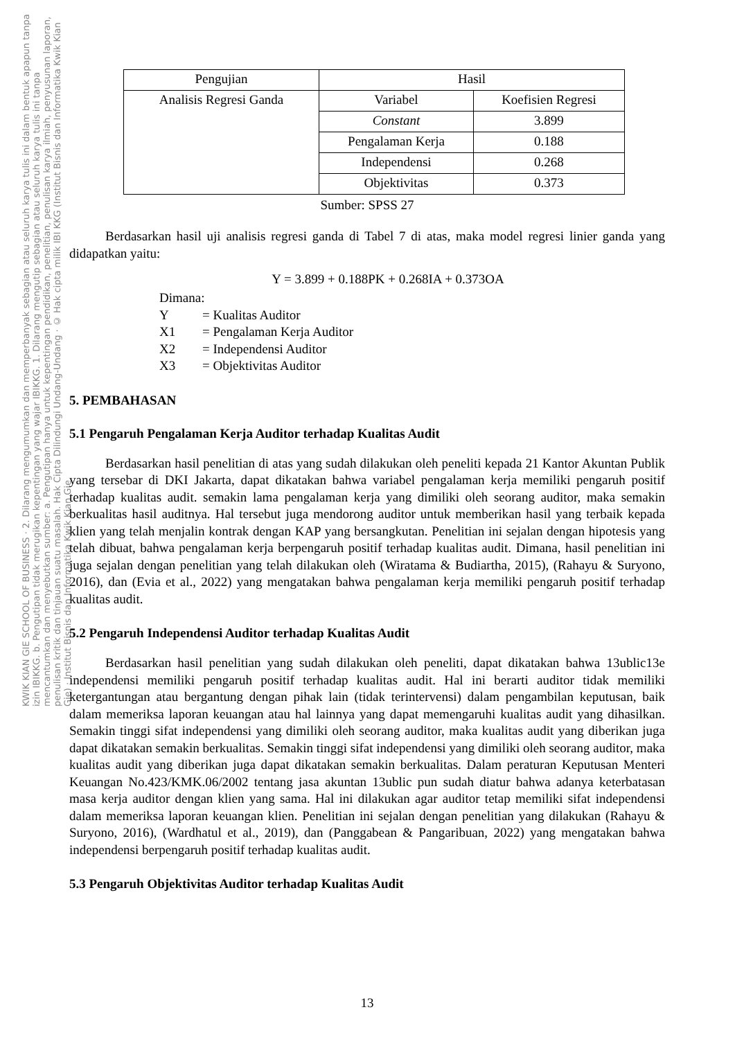KWIK KIAN GIE SCHOOL OF BUSINESS · 2. Dilarang mengumumkan dan memperbanyak sebagian atau seluruh karya tulis ini dalam bentuk apapun tanpa izin IBIKKG. b. Pengutipan tidak merugikan kepentingan yang wajar IBIKKG. 1. Dilarang mengutip sebagian atau seluruh karya tulis ini tanpa mencantumkan dan menyebutkan sumber: a. Pengutipan hanya untuk kepentingan pendidikan, penelitian, penulisan karya ilmiah, penyusunan laporan, penulisan kritik dan tinjauan suatu masalah. Hak Cipta Dilindungi Undang-Undang · © Hak cipta milik IBI KKG (Institut Bisnis dan Informatika Kwik Kian Gie) · Institut Bisnis dan Informatika Kwik Kian Gie
| Pengujian | Hasil | |
| Analisis Regresi Ganda | Variabel | Koefisien Regresi |
| | Constant | 3.899 |
| | Pengalaman Kerja | 0.188 |
| | Independensi | 0.268 |
| | Objektivitas | 0.373 |
Sumber: SPSS 27
Berdasarkan hasil uji analisis regresi ganda di Tabel 7 di atas, maka model regresi linier ganda yang didapatkan yaitu:
Y = 3.899 + 0.188PK + 0.268IA + 0.373OA
Dimana:
Y = Kualitas Auditor
X1 = Pengalaman Kerja Auditor
X2 = Independensi Auditor
X3 = Objektivitas Auditor
5. PEMBAHASAN
5.1 Pengaruh Pengalaman Kerja Auditor terhadap Kualitas Audit
Berdasarkan hasil penelitian di atas yang sudah dilakukan oleh peneliti kepada 21 Kantor Akuntan Publik yang tersebar di DKI Jakarta, dapat dikatakan bahwa variabel pengalaman kerja memiliki pengaruh positif terhadap kualitas audit. semakin lama pengalaman kerja yang dimiliki oleh seorang auditor, maka semakin berkualitas hasil auditnya. Hal tersebut juga mendorong auditor untuk memberikan hasil yang terbaik kepada klien yang telah menjalin kontrak dengan KAP yang bersangkutan. Penelitian ini sejalan dengan hipotesis yang telah dibuat, bahwa pengalaman kerja berpengaruh positif terhadap kualitas audit. Dimana, hasil penelitian ini juga sejalan dengan penelitian yang telah dilakukan oleh (Wiratama & Budiartha, 2015), (Rahayu & Suryono, 2016), dan (Evia et al., 2022) yang mengatakan bahwa pengalaman kerja memiliki pengaruh positif terhadap kualitas audit.
5.2 Pengaruh Independensi Auditor terhadap Kualitas Audit
Berdasarkan hasil penelitian yang sudah dilakukan oleh peneliti, dapat dikatakan bahwa 13ublic13e independensi memiliki pengaruh positif terhadap kualitas audit. Hal ini berarti auditor tidak memiliki ketergantungan atau bergantung dengan pihak lain (tidak terintervensi) dalam pengambilan keputusan, baik dalam memeriksa laporan keuangan atau hal lainnya yang dapat memengaruhi kualitas audit yang dihasilkan. Semakin tinggi sifat independensi yang dimiliki oleh seorang auditor, maka kualitas audit yang diberikan juga dapat dikatakan semakin berkualitas. Semakin tinggi sifat independensi yang dimiliki oleh seorang auditor, maka kualitas audit yang diberikan juga dapat dikatakan semakin berkualitas. Dalam peraturan Keputusan Menteri Keuangan No.423/KMK.06/2002 tentang jasa akuntan 13ublic pun sudah diatur bahwa adanya keterbatasan masa kerja auditor dengan klien yang sama. Hal ini dilakukan agar auditor tetap memiliki sifat independensi dalam memeriksa laporan keuangan klien. Penelitian ini sejalan dengan penelitian yang dilakukan (Rahayu & Suryono, 2016), (Wardhatul et al., 2019), dan (Panggabean & Pangaribuan, 2022) yang mengatakan bahwa independensi berpengaruh positif terhadap kualitas audit.
5.3 Pengaruh Objektivitas Auditor terhadap Kualitas Audit
13